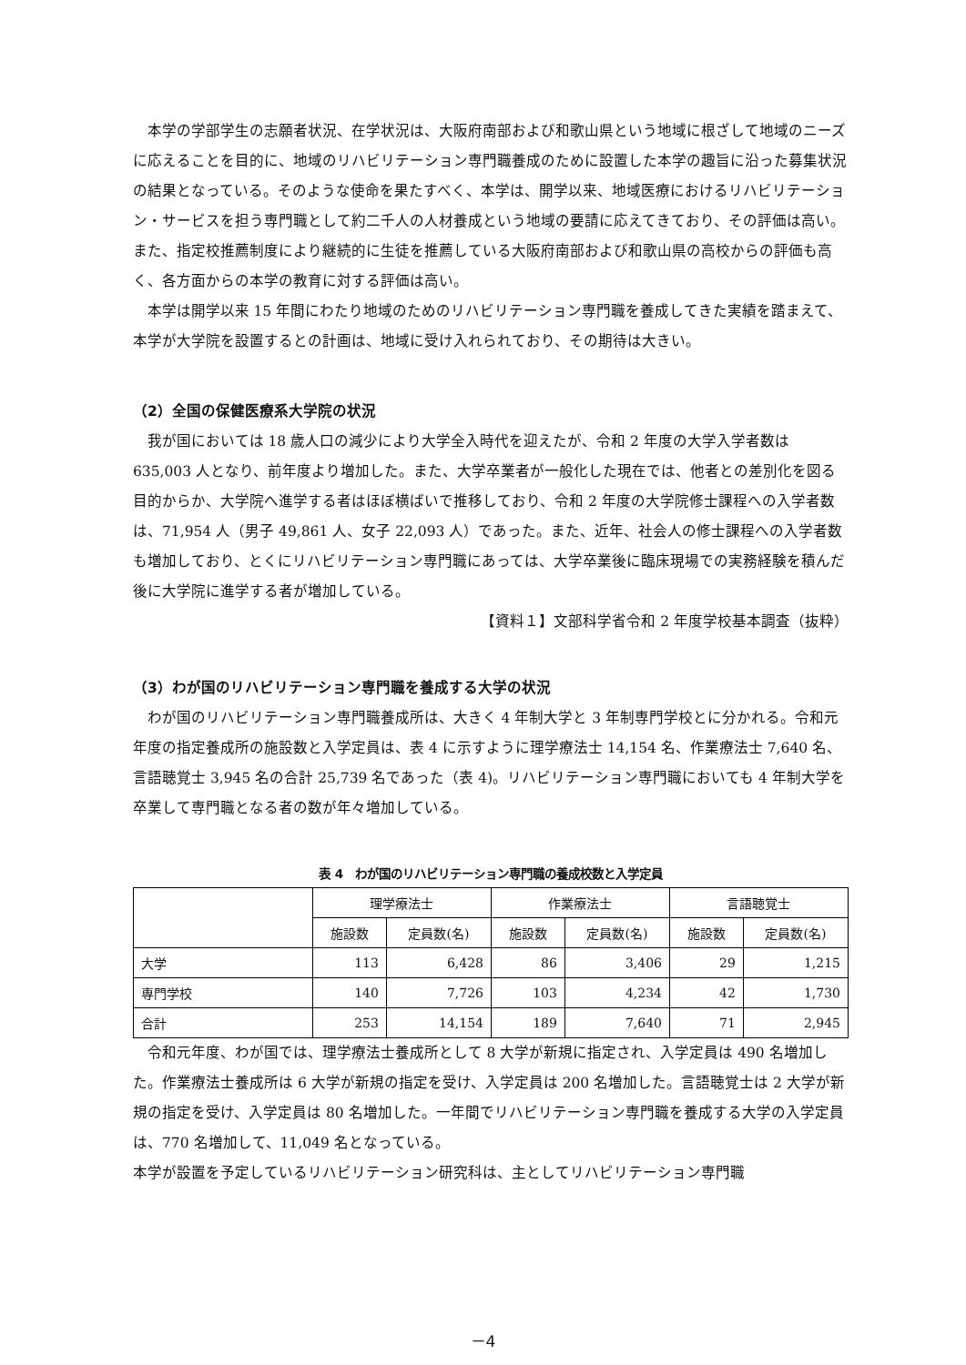本学の学部学生の志願者状況、在学状況は、大阪府南部および和歌山県という地域に根ざして地域のニーズに応えることを目的に、地域のリハビリテーション専門職養成のために設置した本学の趣旨に沿った募集状況の結果となっている。そのような使命を果たすべく、本学は、開学以来、地域医療におけるリハビリテーション・サービスを担う専門職として約二千人の人材養成という地域の要請に応えてきており、その評価は高い。また、指定校推薦制度により継続的に生徒を推薦している大阪府南部および和歌山県の高校からの評価も高く、各方面からの本学の教育に対する評価は高い。
本学は開学以来 15 年間にわたり地域のためのリハビリテーション専門職を養成してきた実績を踏まえて、本学が大学院を設置するとの計画は、地域に受け入れられており、その期待は大きい。
（2）全国の保健医療系大学院の状況
我が国においては 18 歳人口の減少により大学全入時代を迎えたが、令和 2 年度の大学入学者数は 635,003 人となり、前年度より増加した。また、大学卒業者が一般化した現在では、他者との差別化を図る目的からか、大学院へ進学する者はほぼ横ばいで推移しており、令和 2 年度の大学院修士課程への入学者数は、71,954 人（男子 49,861 人、女子 22,093 人）であった。また、近年、社会人の修士課程への入学者数も増加しており、とくにリハビリテーション専門職にあっては、大学卒業後に臨床現場での実務経験を積んだ後に大学院に進学する者が増加している。
【資料１】文部科学省令和 2 年度学校基本調査（抜粋）
（3）わが国のリハビリテーション専門職を養成する大学の状況
わが国のリハビリテーション専門職養成所は、大きく 4 年制大学と 3 年制専門学校とに分かれる。令和元年度の指定養成所の施設数と入学定員は、表 4 に示すように理学療法士 14,154 名、作業療法士 7,640 名、言語聴覚士 3,945 名の合計 25,739 名であった（表 4)。リハビリテーション専門職においても 4 年制大学を卒業して専門職となる者の数が年々増加している。
表 4　わが国のリハビリテーション専門職の養成校数と入学定員
| | 理学療法士 | | 作業療法士 | | 言語聴覚士 | |
| --- | --- | --- | --- | --- | --- | --- |
| | 施設数 | 定員数(名) | 施設数 | 定員数(名) | 施設数 | 定員数(名) |
| 大学 | 113 | 6,428 | 86 | 3,406 | 29 | 1,215 |
| 専門学校 | 140 | 7,726 | 103 | 4,234 | 42 | 1,730 |
| 合計 | 253 | 14,154 | 189 | 7,640 | 71 | 2,945 |
令和元年度、わが国では、理学療法士養成所として 8 大学が新規に指定され、入学定員は 490 名増加した。作業療法士養成所は 6 大学が新規の指定を受け、入学定員は 200 名増加した。言語聴覚士は 2 大学が新規の指定を受け、入学定員は 80 名増加した。一年間でリハビリテーション専門職を養成する大学の入学定員は、770 名増加して、11,049 名となっている。
本学が設置を予定しているリハビリテーション研究科は、主としてリハビリテーション専門職
－4